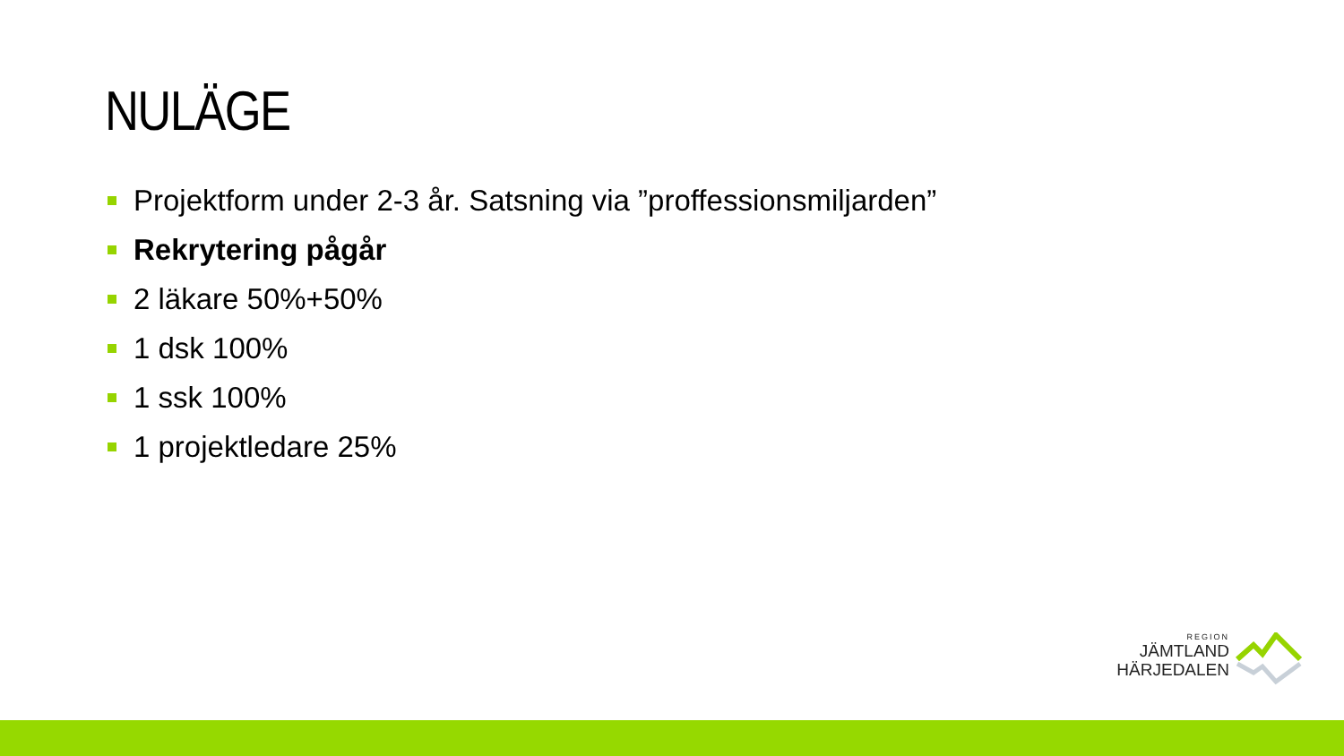NULÄGE
Projektform under 2-3 år. Satsning via ”proffessionsmiljarden”
Rekrytering pågår
2 läkare 50%+50%
1 dsk 100%
1 ssk 100%
1 projektledare 25%
REGION
JÄMTLAND
HÄRJEDALEN